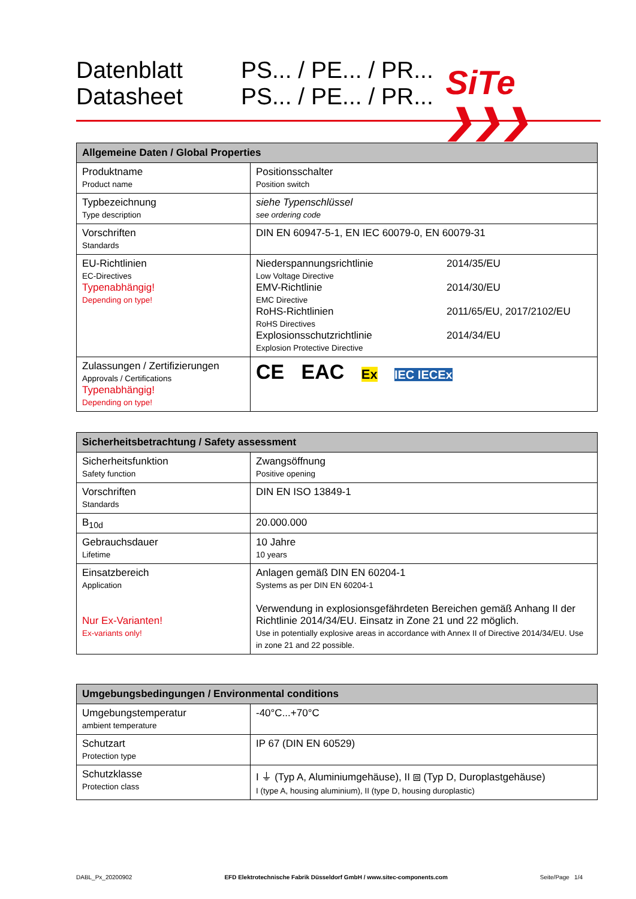Datenblatt
Datasheet
PS... / PE... / PR...
PS... / PE... / PR...
SiTe ❯❯❯
| Allgemeine Daten / Global Properties | |
| --- | --- |
| Produktname Product name | Positionsschalter Position switch |
| Typbezeichnung Type description | siehe Typenschlüssel see ordering code |
| Vorschriften Standards | DIN EN 60947-5-1, EN IEC 60079-0, EN 60079-31 |
| EU-Richtlinien EC-Directives Typenabhängig! Depending on type! | Niederspannungsrichtlinie Low Voltage Directive 2014/35/EU EMV-Richtlinie EMC Directive 2014/30/EU RoHS-Richtlinien RoHS Directives 2011/65/EU, 2017/2102/EU Explosionsschutzrichtlinie Explosion Protective Directive 2014/34/EU |
| Zulassungen / Zertifizierungen Approvals / Certifications Typenabhängig! Depending on type! | CE EAC Ex IEC IECEx |
| Sicherheitsbetrachtung / Safety assessment | |
| --- | --- |
| Sicherheitsfunktion Safety function | Zwangsöffnung Positive opening |
| Vorschriften Standards | DIN EN ISO 13849-1 |
| B<sub>10d</sub> | 20.000.000 |
| Gebrauchsdauer Lifetime | 10 Jahre 10 years |
| Einsatzbereich Application Nur Ex-Varianten! Ex-variants only! | Anlagen gemäß DIN EN 60204-1 Systems as per DIN EN 60204-1 Verwendung in explosionsgefährdeten Bereichen gemäß Anhang II der Richtlinie 2014/34/EU. Einsatz in Zone 21 und 22 möglich. Use in potentially explosive areas in accordance with Annex II of Directive 2014/34/EU. Use in zone 21 and 22 possible. |
| Umgebungsbedingungen / Environmental conditions | |
| --- | --- |
| Umgebungstemperatur ambient temperature | -40°C...+70°C |
| Schutzart Protection type | IP 67 (DIN EN 60529) |
| Schutzklasse Protection class | I ⏚ (Typ A, Aluminiumgehäuse), II ⧈ (Typ D, Duroplastgehäuse) I (type A, housing aluminium), II (type D, housing duroplastic) |
DABL_Px_20200902 EFD Elektrotechnische Fabrik Düsseldorf GmbH / www.sitec-components.com Seite/Page 1/4